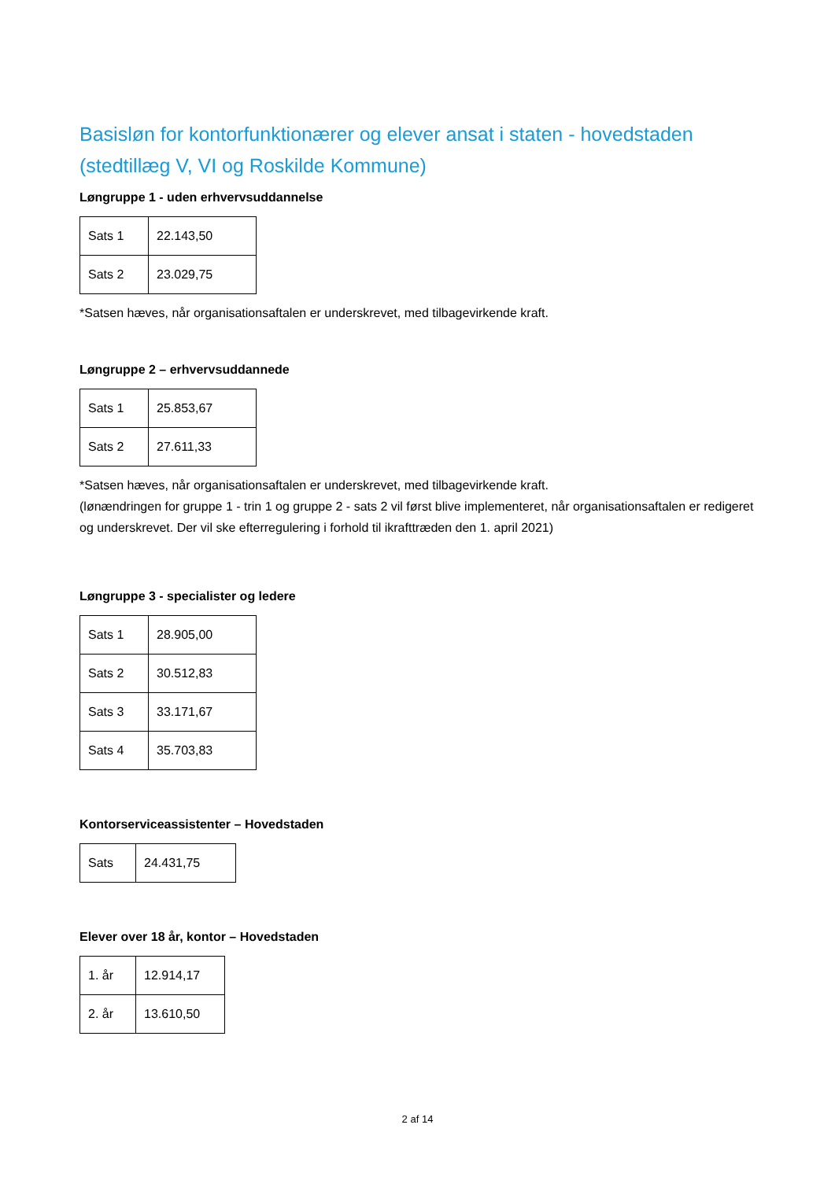Basisløn for kontorfunktionærer og elever ansat i staten - hovedstaden (stedtillæg V, VI og Roskilde Kommune)
Løngruppe 1 - uden erhvervsuddannelse
| Sats 1 | 22.143,50 |
| Sats 2 | 23.029,75 |
*Satsen hæves, når organisationsaftalen er underskrevet, med tilbagevirkende kraft.
Løngruppe 2 – erhvervsuddannede
| Sats 1 | 25.853,67 |
| Sats 2 | 27.611,33 |
*Satsen hæves, når organisationsaftalen er underskrevet, med tilbagevirkende kraft.
(lønændringen for gruppe 1 - trin 1 og gruppe 2 - sats 2 vil først blive implementeret, når organisationsaftalen er redigeret og underskrevet. Der vil ske efterregulering i forhold til ikrafttræden den 1. april 2021)
Løngruppe 3 - specialister og ledere
| Sats 1 | 28.905,00 |
| Sats 2 | 30.512,83 |
| Sats 3 | 33.171,67 |
| Sats 4 | 35.703,83 |
Kontorserviceassistenter – Hovedstaden
| Sats | 24.431,75 |
Elever over 18 år, kontor – Hovedstaden
| 1. år | 12.914,17 |
| 2. år | 13.610,50 |
2 af 14